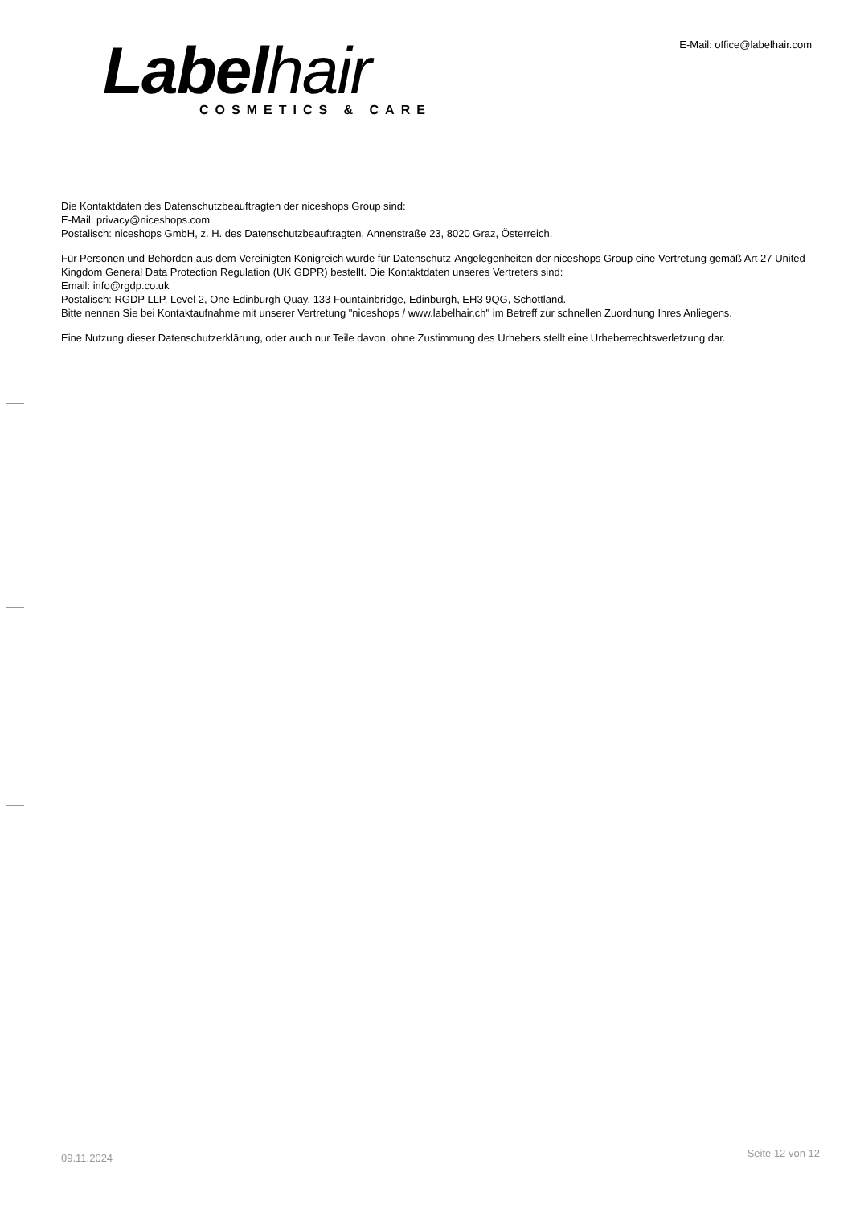Labelhair
COSMETICS & CARE
E-Mail: office@labelhair.com
Die Kontaktdaten des Datenschutzbeauftragten der niceshops Group sind:
E-Mail: privacy@niceshops.com
Postalisch: niceshops GmbH, z. H. des Datenschutzbeauftragten, Annenstraße 23, 8020 Graz, Österreich.
Für Personen und Behörden aus dem Vereinigten Königreich wurde für Datenschutz-Angelegenheiten der niceshops Group eine Vertretung gemäß Art 27 United Kingdom General Data Protection Regulation (UK GDPR) bestellt. Die Kontaktdaten unseres Vertreters sind:
Email: info@rgdp.co.uk
Postalisch: RGDP LLP, Level 2, One Edinburgh Quay, 133 Fountainbridge, Edinburgh, EH3 9QG, Schottland.
Bitte nennen Sie bei Kontaktaufnahme mit unserer Vertretung "niceshops / www.labelhair.ch" im Betreff zur schnellen Zuordnung Ihres Anliegens.
Eine Nutzung dieser Datenschutzerklärung, oder auch nur Teile davon, ohne Zustimmung des Urhebers stellt eine Urheberrechtsverletzung dar.
09.11.2024
Seite 12 von 12